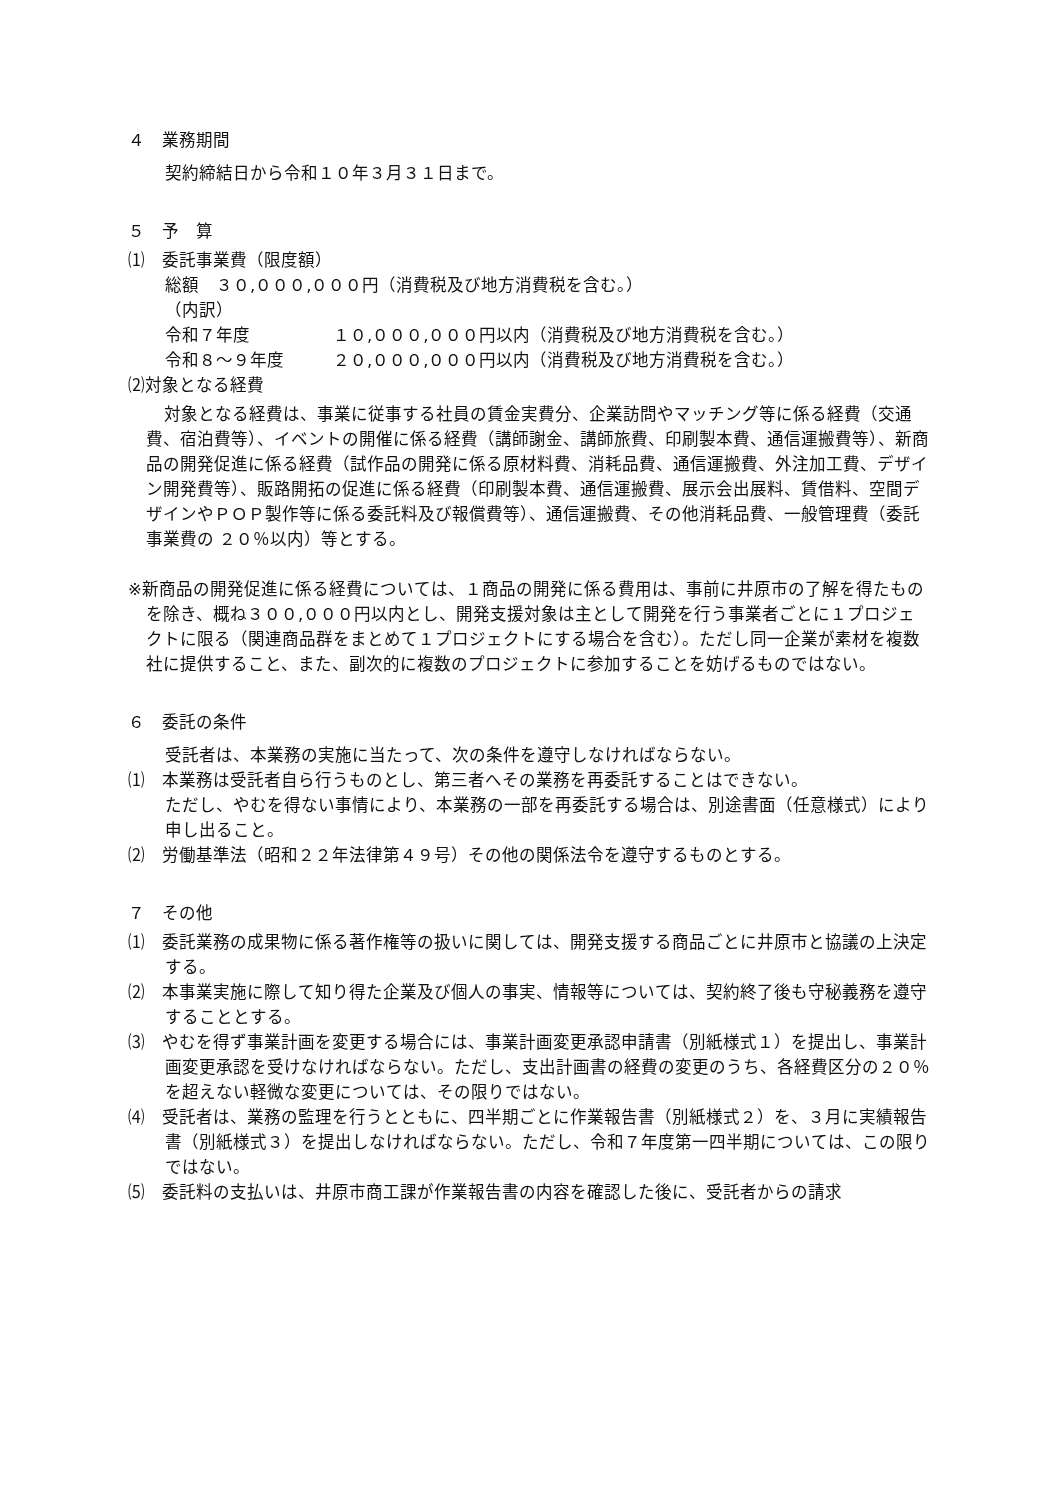４　業務期間
契約締結日から令和１０年３月３１日まで。
５　予　算
⑴　委託事業費（限度額）
総額　３０,０００,０００円（消費税及び地方消費税を含む。）
（内訳）
令和７年度 １０,０００,０００円以内（消費税及び地方消費税を含む。）
令和８～９年度 ２０,０００,０００円以内（消費税及び地方消費税を含む。）
⑵対象となる経費
対象となる経費は、事業に従事する社員の賃金実費分、企業訪問やマッチング等に係る経費（交通費、宿泊費等）、イベントの開催に係る経費（講師謝金、講師旅費、印刷製本費、通信運搬費等）、新商品の開発促進に係る経費（試作品の開発に係る原材料費、消耗品費、通信運搬費、外注加工費、デザイン開発費等）、販路開拓の促進に係る経費（印刷製本費、通信運搬費、展示会出展料、賃借料、空間デザインやＰＯＰ製作等に係る委託料及び報償費等）、通信運搬費、その他消耗品費、一般管理費（委託事業費の ２０％以内）等とする。
※新商品の開発促進に係る経費については、１商品の開発に係る費用は、事前に井原市の了解を得たものを除き、概ね３００,０００円以内とし、開発支援対象は主として開発を行う事業者ごとに１プロジェクトに限る（関連商品群をまとめて１プロジェクトにする場合を含む）。ただし同一企業が素材を複数社に提供すること、また、副次的に複数のプロジェクトに参加することを妨げるものではない。
６　委託の条件
受託者は、本業務の実施に当たって、次の条件を遵守しなければならない。
⑴　本業務は受託者自ら行うものとし、第三者へその業務を再委託することはできない。
ただし、やむを得ない事情により、本業務の一部を再委託する場合は、別途書面（任意様式）により申し出ること。
⑵　労働基準法（昭和２２年法律第４９号）その他の関係法令を遵守するものとする。
７　その他
⑴　委託業務の成果物に係る著作権等の扱いに関しては、開発支援する商品ごとに井原市と協議の上決定する。
⑵　本事業実施に際して知り得た企業及び個人の事実、情報等については、契約終了後も守秘義務を遵守することとする。
⑶　やむを得ず事業計画を変更する場合には、事業計画変更承認申請書（別紙様式１）を提出し、事業計画変更承認を受けなければならない。ただし、支出計画書の経費の変更のうち、各経費区分の２０％を超えない軽微な変更については、その限りではない。
⑷　受託者は、業務の監理を行うとともに、四半期ごとに作業報告書（別紙様式２）を、３月に実績報告書（別紙様式３）を提出しなければならない。ただし、令和７年度第一四半期については、この限りではない。
⑸　委託料の支払いは、井原市商工課が作業報告書の内容を確認した後に、受託者からの請求